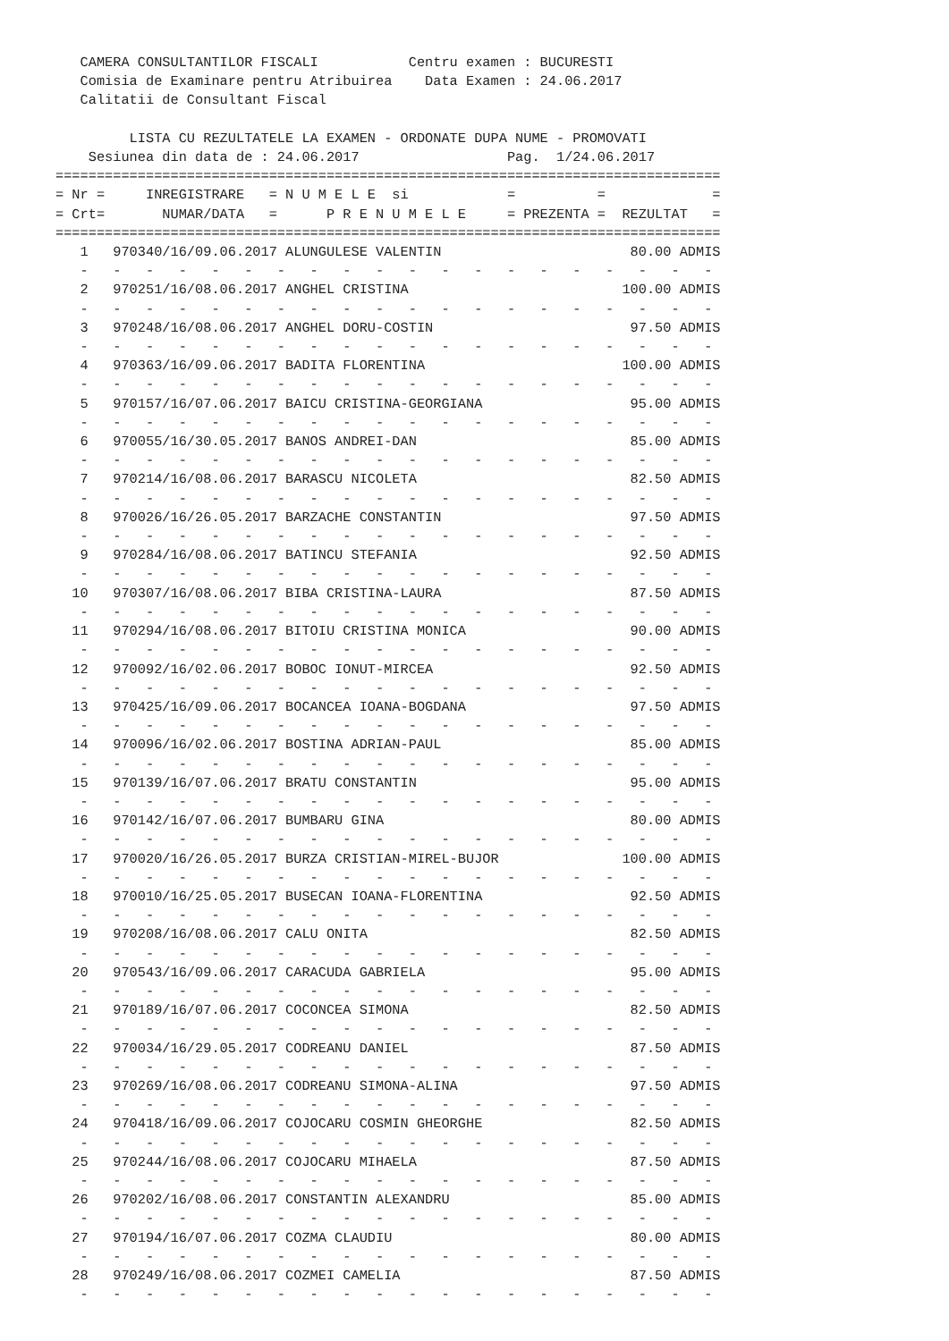CAMERA CONSULTANTILOR FISCALI           Centru examen : BUCURESTI
   Comisia de Examinare pentru Atribuirea    Data Examen : 24.06.2017
   Calitatii de Consultant Fiscal

         LISTA CU REZULTATELE LA EXAMEN - ORDONATE DUPA NUME - PROMOVATI
    Sesiunea din data de : 24.06.2017                  Pag.  1/24.06.2017
=================================================================================
= Nr =     INREGISTRARE   = N U M E L E  si            =          =             =
= Crt=       NUMAR/DATA   =      P R E N U M E L E     = PREZENTA =  REZULTAT   =
=================================================================================
   1   970340/16/09.06.2017 ALUNGULESE VALENTIN                       80.00 ADMIS
   -   -   -   -   -   -   -   -   -   -   -   -   -   -   -   -   -   -   -   -
   2   970251/16/08.06.2017 ANGHEL CRISTINA                          100.00 ADMIS
   -   -   -   -   -   -   -   -   -   -   -   -   -   -   -   -   -   -   -   -
   3   970248/16/08.06.2017 ANGHEL DORU-COSTIN                        97.50 ADMIS
   -   -   -   -   -   -   -   -   -   -   -   -   -   -   -   -   -   -   -   -
   4   970363/16/09.06.2017 BADITA FLORENTINA                        100.00 ADMIS
   -   -   -   -   -   -   -   -   -   -   -   -   -   -   -   -   -   -   -   -
   5   970157/16/07.06.2017 BAICU CRISTINA-GEORGIANA                  95.00 ADMIS
   -   -   -   -   -   -   -   -   -   -   -   -   -   -   -   -   -   -   -   -
   6   970055/16/30.05.2017 BANOS ANDREI-DAN                          85.00 ADMIS
   -   -   -   -   -   -   -   -   -   -   -   -   -   -   -   -   -   -   -   -
   7   970214/16/08.06.2017 BARASCU NICOLETA                          82.50 ADMIS
   -   -   -   -   -   -   -   -   -   -   -   -   -   -   -   -   -   -   -   -
   8   970026/16/26.05.2017 BARZACHE CONSTANTIN                       97.50 ADMIS
   -   -   -   -   -   -   -   -   -   -   -   -   -   -   -   -   -   -   -   -
   9   970284/16/08.06.2017 BATINCU STEFANIA                          92.50 ADMIS
   -   -   -   -   -   -   -   -   -   -   -   -   -   -   -   -   -   -   -   -
  10   970307/16/08.06.2017 BIBA CRISTINA-LAURA                       87.50 ADMIS
   -   -   -   -   -   -   -   -   -   -   -   -   -   -   -   -   -   -   -   -
  11   970294/16/08.06.2017 BITOIU CRISTINA MONICA                    90.00 ADMIS
   -   -   -   -   -   -   -   -   -   -   -   -   -   -   -   -   -   -   -   -
  12   970092/16/02.06.2017 BOBOC IONUT-MIRCEA                        92.50 ADMIS
   -   -   -   -   -   -   -   -   -   -   -   -   -   -   -   -   -   -   -   -
  13   970425/16/09.06.2017 BOCANCEA IOANA-BOGDANA                    97.50 ADMIS
   -   -   -   -   -   -   -   -   -   -   -   -   -   -   -   -   -   -   -   -
  14   970096/16/02.06.2017 BOSTINA ADRIAN-PAUL                       85.00 ADMIS
   -   -   -   -   -   -   -   -   -   -   -   -   -   -   -   -   -   -   -   -
  15   970139/16/07.06.2017 BRATU CONSTANTIN                          95.00 ADMIS
   -   -   -   -   -   -   -   -   -   -   -   -   -   -   -   -   -   -   -   -
  16   970142/16/07.06.2017 BUMBARU GINA                              80.00 ADMIS
   -   -   -   -   -   -   -   -   -   -   -   -   -   -   -   -   -   -   -   -
  17   970020/16/26.05.2017 BURZA CRISTIAN-MIREL-BUJOR               100.00 ADMIS
   -   -   -   -   -   -   -   -   -   -   -   -   -   -   -   -   -   -   -   -
  18   970010/16/25.05.2017 BUSECAN IOANA-FLORENTINA                  92.50 ADMIS
   -   -   -   -   -   -   -   -   -   -   -   -   -   -   -   -   -   -   -   -
  19   970208/16/08.06.2017 CALU ONITA                                82.50 ADMIS
   -   -   -   -   -   -   -   -   -   -   -   -   -   -   -   -   -   -   -   -
  20   970543/16/09.06.2017 CARACUDA GABRIELA                         95.00 ADMIS
   -   -   -   -   -   -   -   -   -   -   -   -   -   -   -   -   -   -   -   -
  21   970189/16/07.06.2017 COCONCEA SIMONA                           82.50 ADMIS
   -   -   -   -   -   -   -   -   -   -   -   -   -   -   -   -   -   -   -   -
  22   970034/16/29.05.2017 CODREANU DANIEL                           87.50 ADMIS
   -   -   -   -   -   -   -   -   -   -   -   -   -   -   -   -   -   -   -   -
  23   970269/16/08.06.2017 CODREANU SIMONA-ALINA                     97.50 ADMIS
   -   -   -   -   -   -   -   -   -   -   -   -   -   -   -   -   -   -   -   -
  24   970418/16/09.06.2017 COJOCARU COSMIN GHEORGHE                  82.50 ADMIS
   -   -   -   -   -   -   -   -   -   -   -   -   -   -   -   -   -   -   -   -
  25   970244/16/08.06.2017 COJOCARU MIHAELA                          87.50 ADMIS
   -   -   -   -   -   -   -   -   -   -   -   -   -   -   -   -   -   -   -   -
  26   970202/16/08.06.2017 CONSTANTIN ALEXANDRU                      85.00 ADMIS
   -   -   -   -   -   -   -   -   -   -   -   -   -   -   -   -   -   -   -   -
  27   970194/16/07.06.2017 COZMA CLAUDIU                             80.00 ADMIS
   -   -   -   -   -   -   -   -   -   -   -   -   -   -   -   -   -   -   -   -
  28   970249/16/08.06.2017 COZMEI CAMELIA                            87.50 ADMIS
   -   -   -   -   -   -   -   -   -   -   -   -   -   -   -   -   -   -   -   -